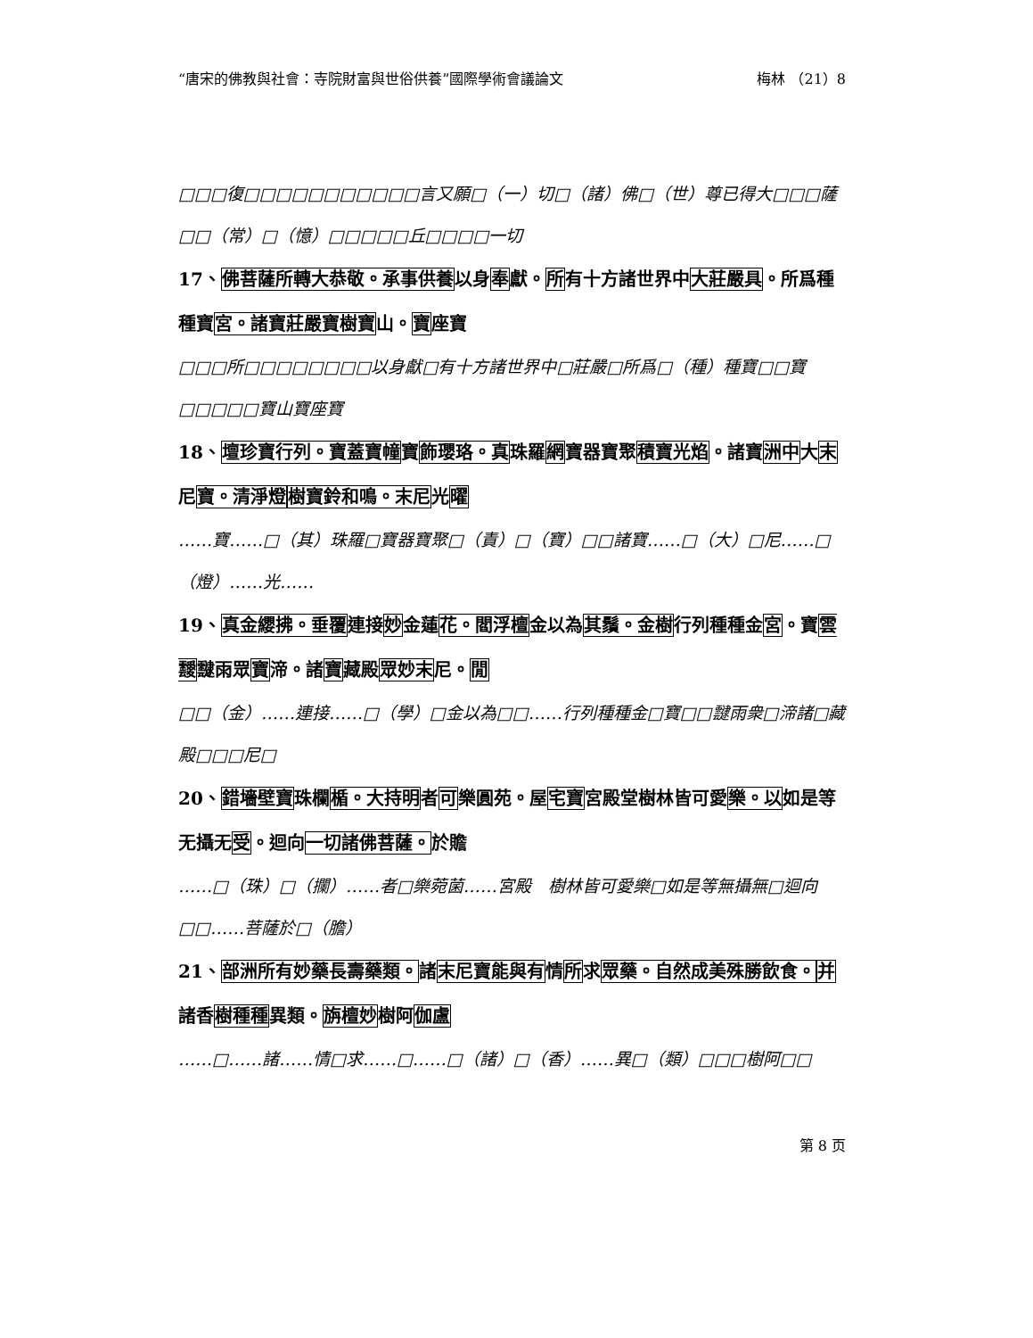“唐宋的佛教與社會：寺院財富與世俗供養”國際學術會議論文 梅林 （21）8
□□□復□□□□□□□□□□□言又願□（一）切□（諸）佛□（世）尊已得大□□□薩□□（常）□（憶）□□□□□丘□□□□一切
17、佛菩薩所轉大恭敬。承事供養以身奉獻。所有十方諸世界中大莊嚴具。所爲種種寶宮。諸寶莊嚴寶樹寶山。寶座寶
□□□所□□□□□□□□以身獻□有十方諸世界中□莊嚴□所爲□（種）種寶□□寶□□□□□寶山寶座寶
18、壇珍寶行列。寶蓋寶幢寶飾瓔珞。真珠羅網寶器寶聚積寶光焰。諸寶洲中大末尼寶。清淨燈 樹寶鈴和鳴。末尼光曜
……寶……□（其）珠羅□寶器寶聚□（責）□（寶）□□諸寶……□（大）□尼……□（燈）……光……
19、真金纓拂。垂覆連接妙金蓮花。閻浮檀金以為其鬚。金樹行列種種金宮。寶雲靉靆雨眾寶渧。諸寶藏殿眾妙末尼。閒
□□（金）……連接……□（學）□金以為□□……行列種種金□寶□□靆雨衆□渧諸□藏殿□□□尼□
20、錯墻壁寶珠欄楯。大持明者可樂圓苑。屋宅寶宮殿堂樹林皆可愛樂。以如是等无攝无受。迴向一切諸佛菩薩。於贍
……□（珠）□（攔）……者□樂菀菌……宮殿　樹林皆可愛樂□如是等無攝無□迴向□□……菩薩於□（膽）
21、部洲所有妙藥長壽藥類。諸末尼寶能與有情所求眾藥。自然成美殊勝飲食。并諸香樹種種異類。旃檀妙樹阿伽盧
……□……諸……情□求……□……□（諸）□（香）……異□（類）□□□樹阿□□
第 8 页